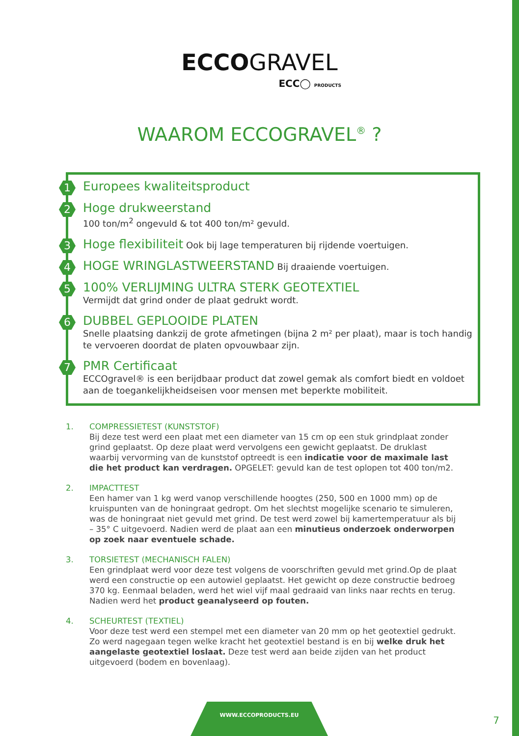ECCOGRAVEL
ECC◯ PRODUCTS
WAAROM ECCOGRAVEL<sup>®</sup> ?
1 Europees kwaliteitsproduct
2 Hoge drukweerstand
100 ton/m<sup>2</sup> ongevuld & tot 400 ton/m² gevuld.
3 Hoge flexibiliteit Ook bij lage temperaturen bij rijdende voertuigen.
4 HOGE WRINGLASTWEERSTAND Bij draaiende voertuigen.
5 100% VERLIJMING ULTRA STERK GEOTEXTIEL
Vermijdt dat grind onder de plaat gedrukt wordt.
6 DUBBEL GEPLOOIDE PLATEN
Snelle plaatsing dankzij de grote afmetingen (bijna 2 m² per plaat), maar is toch handig te vervoeren doordat de platen opvouwbaar zijn.
7 PMR Certificaat
ECCOgravel® is een berijdbaar product dat zowel gemak als comfort biedt en voldoet aan de toegankelijkheidseisen voor mensen met beperkte mobiliteit.
1. COMPRESSIETEST (KUNSTSTOF)
Bij deze test werd een plaat met een diameter van 15 cm op een stuk grindplaat zonder grind geplaatst. Op deze plaat werd vervolgens een gewicht geplaatst. De druklast waarbij vervorming van de kunststof optreedt is een indicatie voor de maximale last die het product kan verdragen. OPGELET: gevuld kan de test oplopen tot 400 ton/m2.
2. IMPACTTEST
Een hamer van 1 kg werd vanop verschillende hoogtes (250, 500 en 1000 mm) op de kruispunten van de honingraat gedropt. Om het slechtst mogelijke scenario te simuleren, was de honingraat niet gevuld met grind. De test werd zowel bij kamertemperatuur als bij – 35° C uitgevoerd. Nadien werd de plaat aan een minutieus onderzoek onderworpen op zoek naar eventuele schade.
3. TORSIETEST (MECHANISCH FALEN)
Een grindplaat werd voor deze test volgens de voorschriften gevuld met grind.Op de plaat werd een constructie op een autowiel geplaatst. Het gewicht op deze constructie bedroeg 370 kg. Eenmaal beladen, werd het wiel vijf maal gedraaid van links naar rechts en terug. Nadien werd het product geanalyseerd op fouten.
4. SCHEURTEST (TEXTIEL)
Voor deze test werd een stempel met een diameter van 20 mm op het geotextiel gedrukt. Zo werd nagegaan tegen welke kracht het geotextiel bestand is en bij welke druk het aangelaste geotextiel loslaat. Deze test werd aan beide zijden van het product uitgevoerd (bodem en bovenlaag).
WWW.ECCOPRODUCTS.EU
7